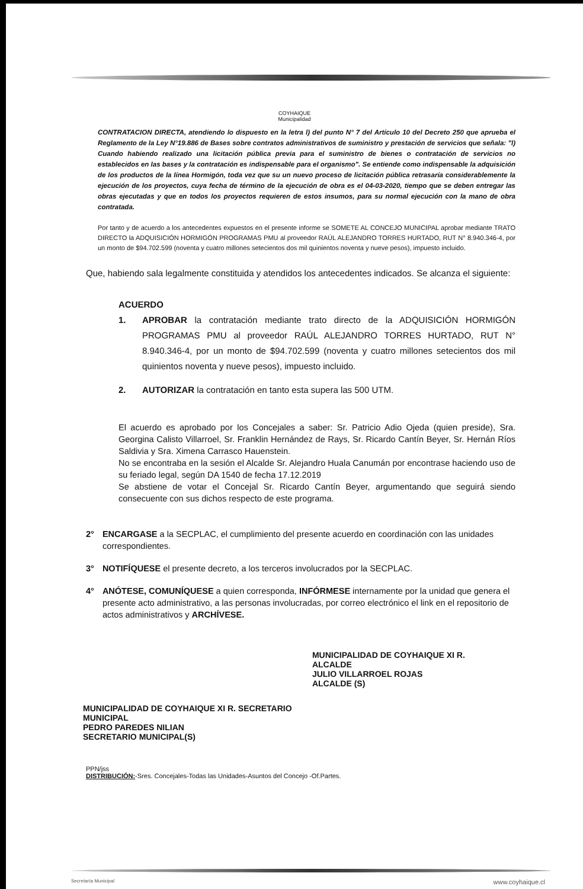COYHAIQUE
Municipalidad
CONTRATACION DIRECTA, atendiendo lo dispuesto en la letra l) del punto N° 7 del Artículo 10 del Decreto 250 que aprueba el Reglamento de la Ley N°19.886 de Bases sobre contratos administrativos de suministro y prestación de servicios que señala: "l) Cuando habiendo realizado una licitación pública previa para el suministro de bienes o contratación de servicios no establecidos en las bases y la contratación es indispensable para el organismo". Se entiende como indispensable la adquisición de los productos de la línea Hormigón, toda vez que su un nuevo proceso de licitación pública retrasaría considerablemente la ejecución de los proyectos, cuya fecha de término de la ejecución de obra es el 04-03-2020, tiempo que se deben entregar las obras ejecutadas y que en todos los proyectos requieren de estos insumos, para su normal ejecución con la mano de obra contratada.
Por tanto y de acuerdo a los antecedentes expuestos en el presente informe se SOMETE AL CONCEJO MUNICIPAL aprobar mediante TRATO DIRECTO la ADQUISICIÓN HORMIGÓN PROGRAMAS PMU al proveedor RAÚL ALEJANDRO TORRES HURTADO, RUT N° 8.940.346-4, por un monto de $94.702.599 (noventa y cuatro millones setecientos dos mil quinientos noventa y nueve pesos), impuesto incluido.
Que, habiendo sala legalmente constituida y atendidos los antecedentes indicados. Se alcanza el siguiente:
ACUERDO
1. APROBAR la contratación mediante trato directo de la ADQUISICIÓN HORMIGÓN PROGRAMAS PMU al proveedor RAÚL ALEJANDRO TORRES HURTADO, RUT N° 8.940.346-4, por un monto de $94.702.599 (noventa y cuatro millones setecientos dos mil quinientos noventa y nueve pesos), impuesto incluido.
2. AUTORIZAR la contratación en tanto esta supera las 500 UTM.
El acuerdo es aprobado por los Concejales a saber: Sr. Patricio Adio Ojeda (quien preside), Sra. Georgina Calisto Villarroel, Sr. Franklin Hernández de Rays, Sr. Ricardo Cantín Beyer, Sr. Hernán Ríos Saldivia y Sra. Ximena Carrasco Hauenstein.
No se encontraba en la sesión el Alcalde Sr. Alejandro Huala Canumán por encontrase haciendo uso de su feriado legal, según DA 1540 de fecha 17.12.2019
Se abstiene de votar el Concejal Sr. Ricardo Cantín Beyer, argumentando que seguirá siendo consecuente con sus dichos respecto de este programa.
2° ENCARGASE a la SECPLAC, el cumplimiento del presente acuerdo en coordinación con las unidades correspondientes.
3° NOTIFÍQUESE el presente decreto, a los terceros involucrados por la SECPLAC.
4° ANÓTESE, COMUNÍQUESE a quien corresponda, INFÓRMESE internamente por la unidad que genera el presente acto administrativo, a las personas involucradas, por correo electrónico el link en el repositorio de actos administrativos y ARCHÍVESE.
MUNICIPALIDAD DE COYHAIQUE XI R. SECRETARIO MUNICIPAL
PEDRO PAREDES NILIAN
SECRETARIO MUNICIPAL(S)
MUNICIPALIDAD DE COYHAIQUE XI R. ALCALDE
JULIO VILLARROEL ROJAS
ALCALDE (S)
PPN/jss
DISTRIBUCIÓN:-Sres. Concejales-Todas las Unidades-Asuntos del Concejo -Of.Partes.
Secretaría Municipal www.coyhaique.cl